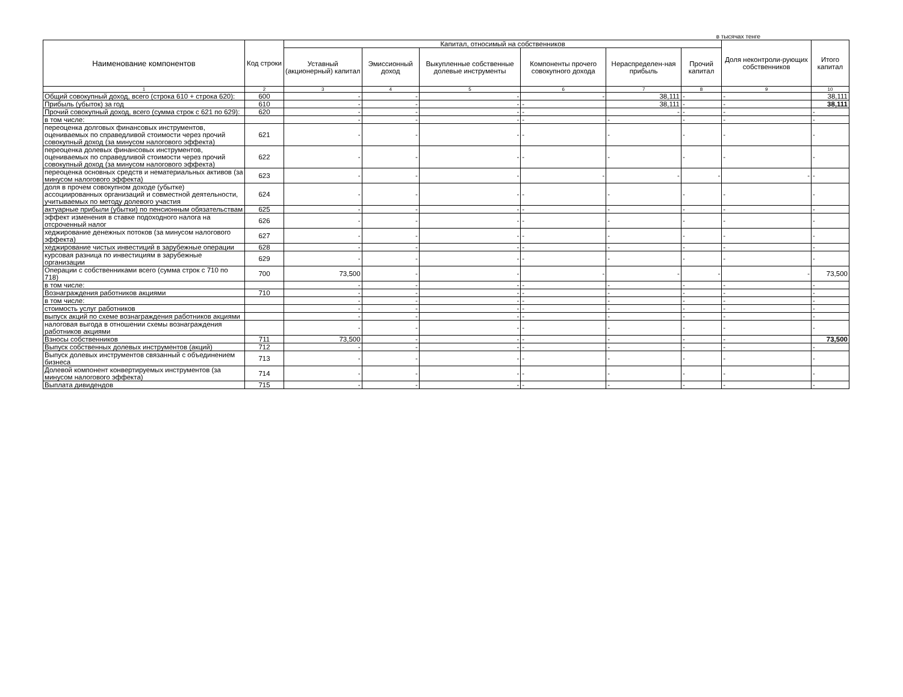в тысячах тенге
| Наименование компонентов | Код строки | Капитал, относимый на собственников | | | | | | Доля неконтроли-рующих собственников | Итого капитал |
| --- | --- | --- | --- | --- | --- | --- | --- | --- | --- |
| | | Уставный (акционерный) капитал | Эмиссионный доход | Выкупленные собственные долевые инструменты | Компоненты прочего совокупного дохода | Нераспределен-ная прибыль | Прочий капитал | | |
| 1 | 2 | 3 | 4 | 5 | 6 | 7 | 8 | 9 | 10 |
| Общий совокупный доход, всего (строка 610 + строка 620): | 600 | - | - | - | - | 38,111 | - | - | 38,111 |
| Прибыль (убыток) за год | 610 | - | - | - | - | 38,111 | - | - | 38,111 |
| Прочий совокупный доход, всего (сумма строк с 621 по 629): | 620 | - | - | - | - | - | - | - | - |
| в том числе: | | - | - | - | - | - | - | - | - |
| переоценка долговых финансовых инструментов, оцениваемых по справедливой стоимости через прочий совокупный доход (за минусом налогового эффекта) | 621 | - | - | - | - | - | - | - | - |
| переоценка долевых финансовых инструментов, оцениваемых по справедливой стоимости через прочий совокупный доход (за минусом налогового эффекта) | 622 | - | - | - | - | - | - | - | - |
| переоценка основных средств и нематериальных активов (за минусом налогового эффекта) | 623 | - | - | - | - | - | - | - | - |
| доля в прочем совокупном доходе (убытке) ассоциированных организаций и совместной деятельности, учитываемых по методу долевого участия | 624 | - | - | - | - | - | - | - | - |
| актуарные прибыли (убытки) по пенсионным обязательствам | 625 | - | - | - | - | - | - | - | - |
| эффект изменения в ставке подоходного налога на отсроченный налог | 626 | - | - | - | - | - | - | - | - |
| хеджирование денежных потоков (за минусом налогового эффекта) | 627 | - | - | - | - | - | - | - | - |
| хеджирование чистых инвестиций в зарубежные операции | 628 | - | - | - | - | - | - | - | - |
| курсовая разница по инвестициям в зарубежные организации | 629 | - | - | - | - | - | - | - | - |
| Операции с собственниками всего (сумма строк с 710 по 718) | 700 | 73,500 | - | - | - | - | - | - | 73,500 |
| в том числе: | | - | - | - | - | - | - | - | - |
| Вознаграждения работников акциями | 710 | - | - | - | - | - | - | - | - |
| в том числе: | | - | - | - | - | - | - | - | - |
| стоимость услуг работников | | - | - | - | - | - | - | - | - |
| выпуск акций по схеме вознаграждения работников акциями | | - | - | - | - | - | - | - | - |
| налоговая выгода в отношении схемы вознаграждения работников акциями | | - | - | - | - | - | - | - | - |
| Взносы собственников | 711 | 73,500 | - | - | - | - | - | - | 73,500 |
| Выпуск собственных долевых инструментов (акций) | 712 | - | - | - | - | - | - | - | - |
| Выпуск долевых инструментов связанный с объединением бизнеса | 713 | - | - | - | - | - | - | - | - |
| Долевой компонент конвертируемых инструментов (за минусом налогового эффекта) | 714 | - | - | - | - | - | - | - | - |
| Выплата дивидендов | 715 | - | - | - | - | - | - | - | - |